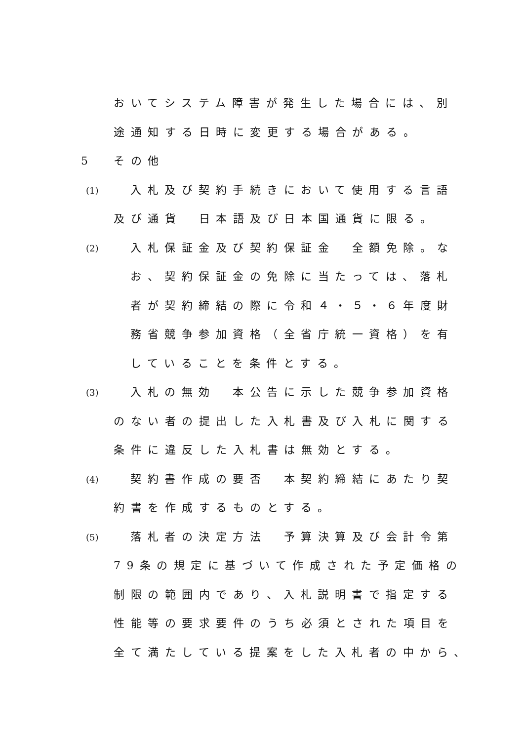おいてシステム障害が発生した場合には、別
途通知する日時に変更する場合がある。
5 その他
(1) 入札及び契約手続きにおいて使用する言語
及び通貨　日本語及び日本国通貨に限る。
(2) 入札保証金及び契約保証金　全額免除。な
お、契約保証金の免除に当たっては、落札
者が契約締結の際に令和４・５・６年度財
務省競争参加資格（全省庁統一資格）を有
していることを条件とする。
(3) 入札の無効　本公告に示した競争参加資格
のない者の提出した入札書及び入札に関する
条件に違反した入札書は無効とする。
(4) 契約書作成の要否　本契約締結にあたり契
約書を作成するものとする。
(5) 落札者の決定方法　予算決算及び会計令第
79条の規定に基づいて作成された予定価格の
制限の範囲内であり、入札説明書で指定する
性能等の要求要件のうち必須とされた項目を
全て満たしている提案をした入札者の中から、